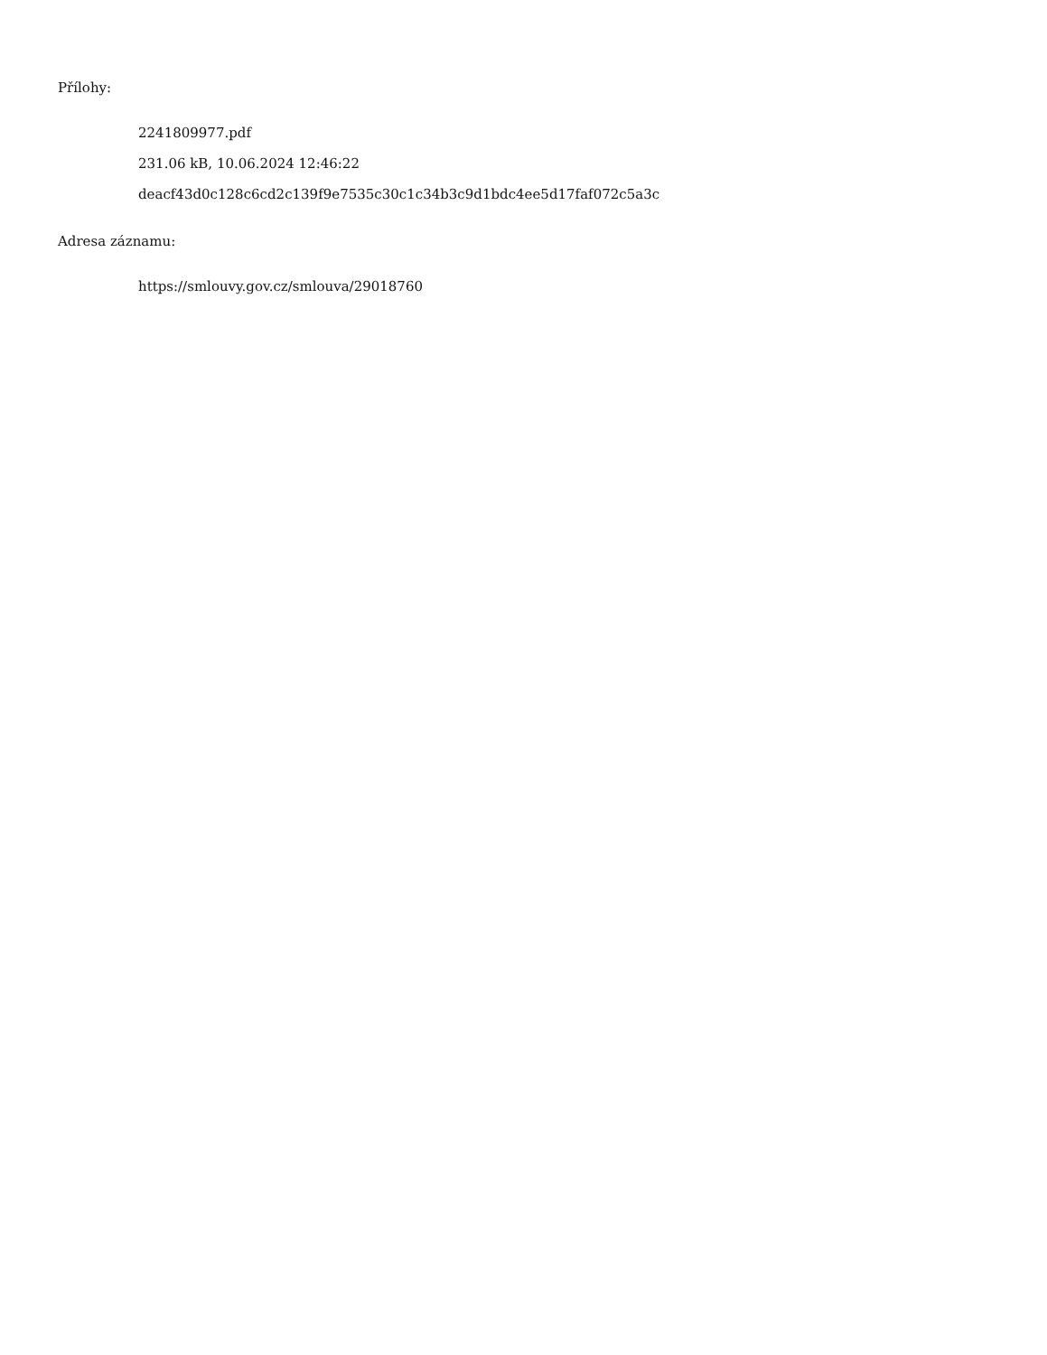Přílohy:
2241809977.pdf
231.06 kB, 10.06.2024 12:46:22
deacf43d0c128c6cd2c139f9e7535c30c1c34b3c9d1bdc4ee5d17faf072c5a3c
Adresa záznamu:
https://smlouvy.gov.cz/smlouva/29018760